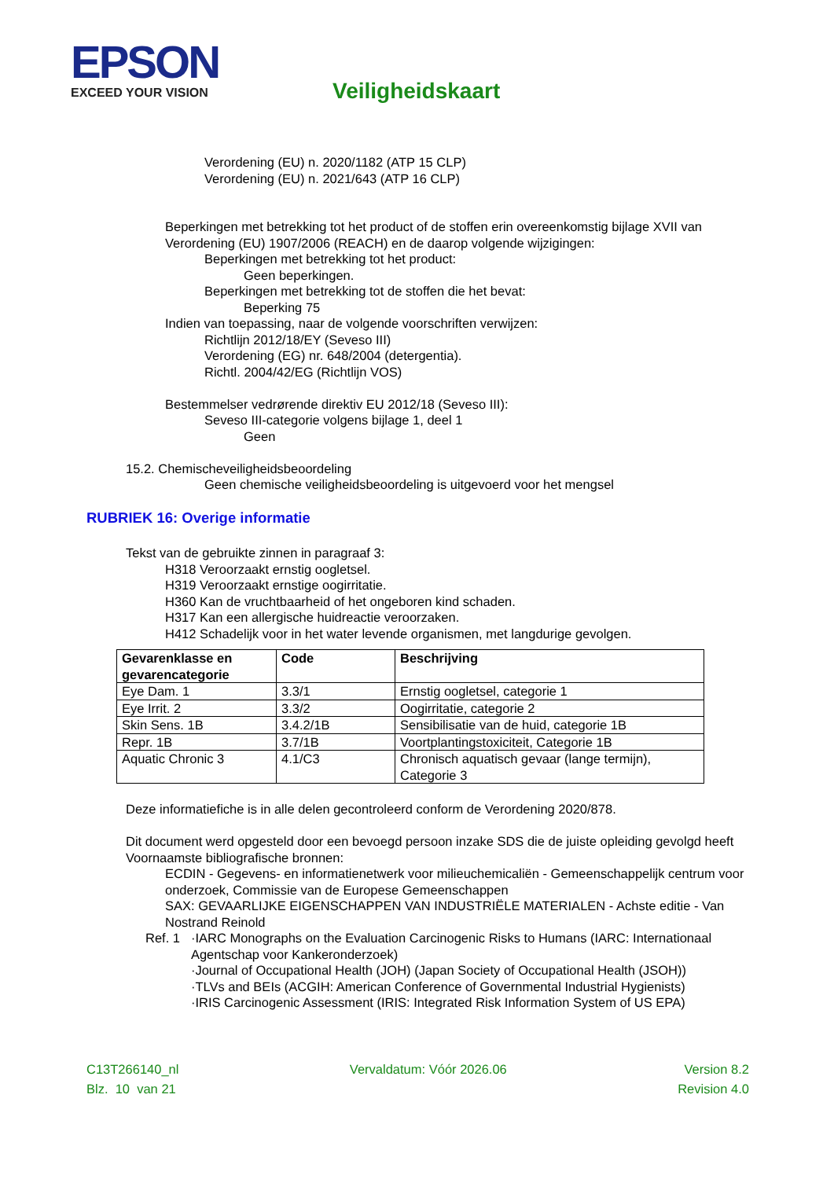EPSON
EXCEED YOUR VISION
Veiligheidskaart
Verordening (EU) n. 2020/1182 (ATP 15 CLP)
Verordening (EU) n. 2021/643 (ATP 16 CLP)
Beperkingen met betrekking tot het product of de stoffen erin overeenkomstig bijlage XVII van Verordening (EU) 1907/2006 (REACH) en de daarop volgende wijzigingen:
Beperkingen met betrekking tot het product:
Geen beperkingen.
Beperkingen met betrekking tot de stoffen die het bevat:
Beperking 75
Indien van toepassing, naar de volgende voorschriften verwijzen:
Richtlijn 2012/18/EY (Seveso III)
Verordening (EG) nr. 648/2004 (detergentia).
Richtl. 2004/42/EG (Richtlijn VOS)
Bestemmelser vedrørende direktiv EU 2012/18 (Seveso III):
Seveso III-categorie volgens bijlage 1, deel 1
Geen
15.2. Chemischeveiligheidsbeoordeling
Geen chemische veiligheidsbeoordeling is uitgevoerd voor het mengsel
RUBRIEK 16: Overige informatie
Tekst van de gebruikte zinnen in paragraaf 3:
H318 Veroorzaakt ernstig oogletsel.
H319 Veroorzaakt ernstige oogirritatie.
H360 Kan de vruchtbaarheid of het ongeboren kind schaden.
H317 Kan een allergische huidreactie veroorzaken.
H412 Schadelijk voor in het water levende organismen, met langdurige gevolgen.
| Gevarenklasse en gevarencategorie | Code | Beschrijving |
| --- | --- | --- |
| Eye Dam. 1 | 3.3/1 | Ernstig oogletsel, categorie 1 |
| Eye Irrit. 2 | 3.3/2 | Oogirritatie, categorie 2 |
| Skin Sens. 1B | 3.4.2/1B | Sensibilisatie van de huid, categorie 1B |
| Repr. 1B | 3.7/1B | Voortplantingstoxiciteit, Categorie 1B |
| Aquatic Chronic 3 | 4.1/C3 | Chronisch aquatisch gevaar (lange termijn), Categorie 3 |
Deze informatiefiche is in alle delen gecontroleerd conform de Verordening 2020/878.
Dit document werd opgesteld door een bevoegd persoon inzake SDS die de juiste opleiding gevolgd heeft
Voornaamste bibliografische bronnen:
ECDIN - Gegevens- en informatienetwerk voor milieuchemicaliën - Gemeenschappelijk centrum voor onderzoek, Commissie van de Europese Gemeenschappen
SAX: GEVAARLIJKE EIGENSCHAPPEN VAN INDUSTRIËLE MATERIALEN - Achste editie - Van Nostrand Reinold
Ref. 1 ·IARC Monographs on the Evaluation Carcinogenic Risks to Humans (IARC: Internationaal Agentschap voor Kankeronderzoek)
·Journal of Occupational Health (JOH) (Japan Society of Occupational Health (JSOH))
·TLVs and BEIs (ACGIH: American Conference of Governmental Industrial Hygienists)
·IRIS Carcinogenic Assessment (IRIS: Integrated Risk Information System of US EPA)
C13T266140_nl
Blz. 10 van 21
Vervaldatum: Vóór 2026.06 Version 8.2
Revision 4.0